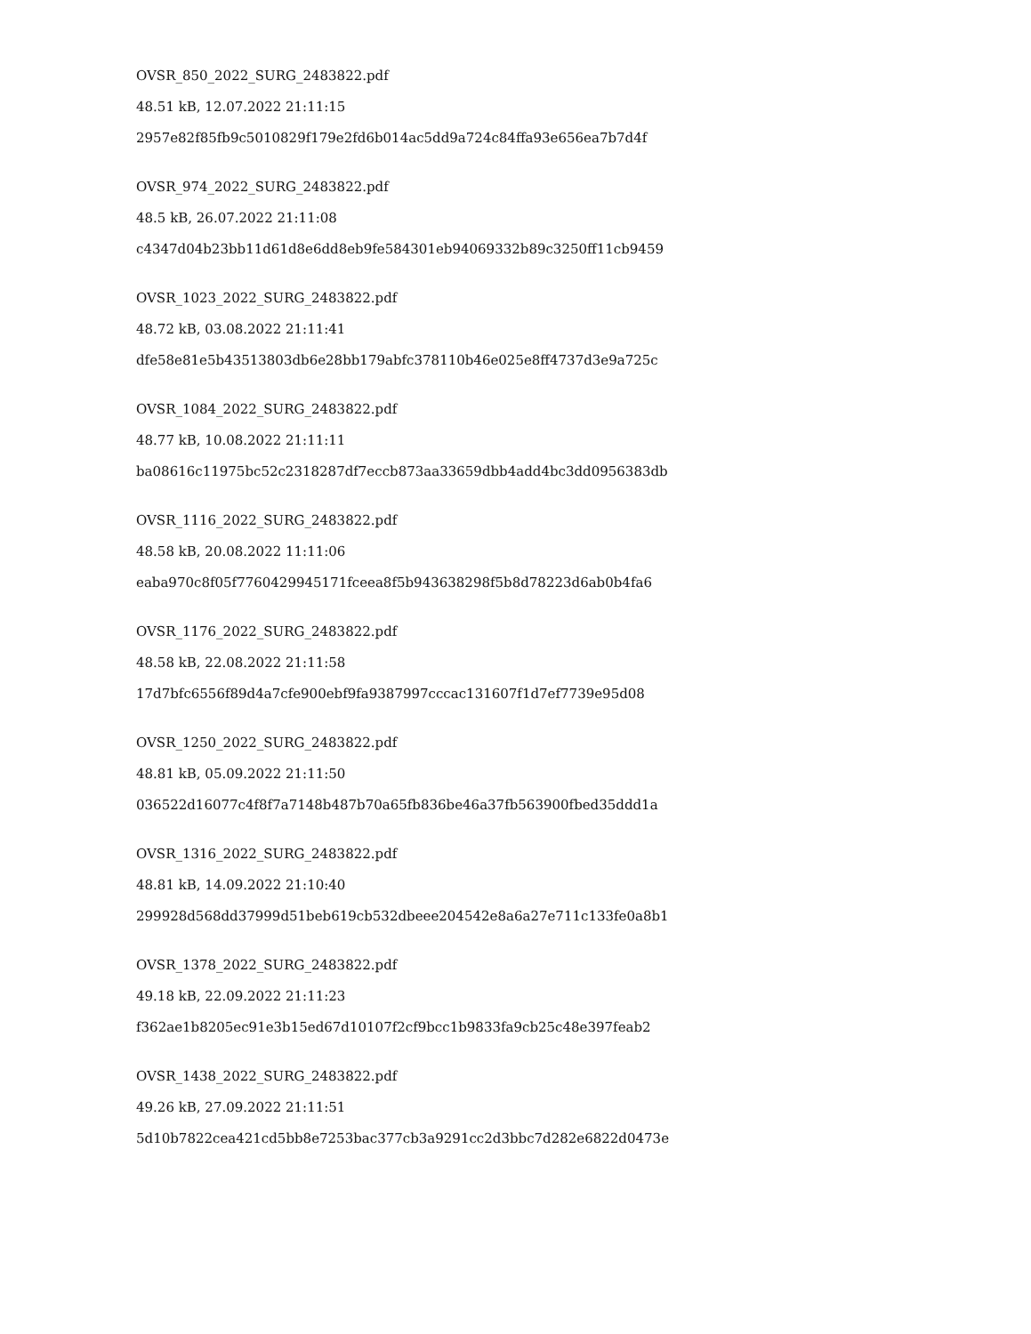OVSR_850_2022_SURG_2483822.pdf
48.51 kB, 12.07.2022 21:11:15
2957e82f85fb9c5010829f179e2fd6b014ac5dd9a724c84ffa93e656ea7b7d4f
OVSR_974_2022_SURG_2483822.pdf
48.5 kB, 26.07.2022 21:11:08
c4347d04b23bb11d61d8e6dd8eb9fe584301eb94069332b89c3250ff11cb9459
OVSR_1023_2022_SURG_2483822.pdf
48.72 kB, 03.08.2022 21:11:41
dfe58e81e5b43513803db6e28bb179abfc378110b46e025e8ff4737d3e9a725c
OVSR_1084_2022_SURG_2483822.pdf
48.77 kB, 10.08.2022 21:11:11
ba08616c11975bc52c2318287df7eccb873aa33659dbb4add4bc3dd0956383db
OVSR_1116_2022_SURG_2483822.pdf
48.58 kB, 20.08.2022 11:11:06
eaba970c8f05f7760429945171fceea8f5b943638298f5b8d78223d6ab0b4fa6
OVSR_1176_2022_SURG_2483822.pdf
48.58 kB, 22.08.2022 21:11:58
17d7bfc6556f89d4a7cfe900ebf9fa9387997cccac131607f1d7ef7739e95d08
OVSR_1250_2022_SURG_2483822.pdf
48.81 kB, 05.09.2022 21:11:50
036522d16077c4f8f7a7148b487b70a65fb836be46a37fb563900fbed35ddd1a
OVSR_1316_2022_SURG_2483822.pdf
48.81 kB, 14.09.2022 21:10:40
299928d568dd37999d51beb619cb532dbeee204542e8a6a27e711c133fe0a8b1
OVSR_1378_2022_SURG_2483822.pdf
49.18 kB, 22.09.2022 21:11:23
f362ae1b8205ec91e3b15ed67d10107f2cf9bcc1b9833fa9cb25c48e397feab2
OVSR_1438_2022_SURG_2483822.pdf
49.26 kB, 27.09.2022 21:11:51
5d10b7822cea421cd5bb8e7253bac377cb3a9291cc2d3bbc7d282e6822d0473e